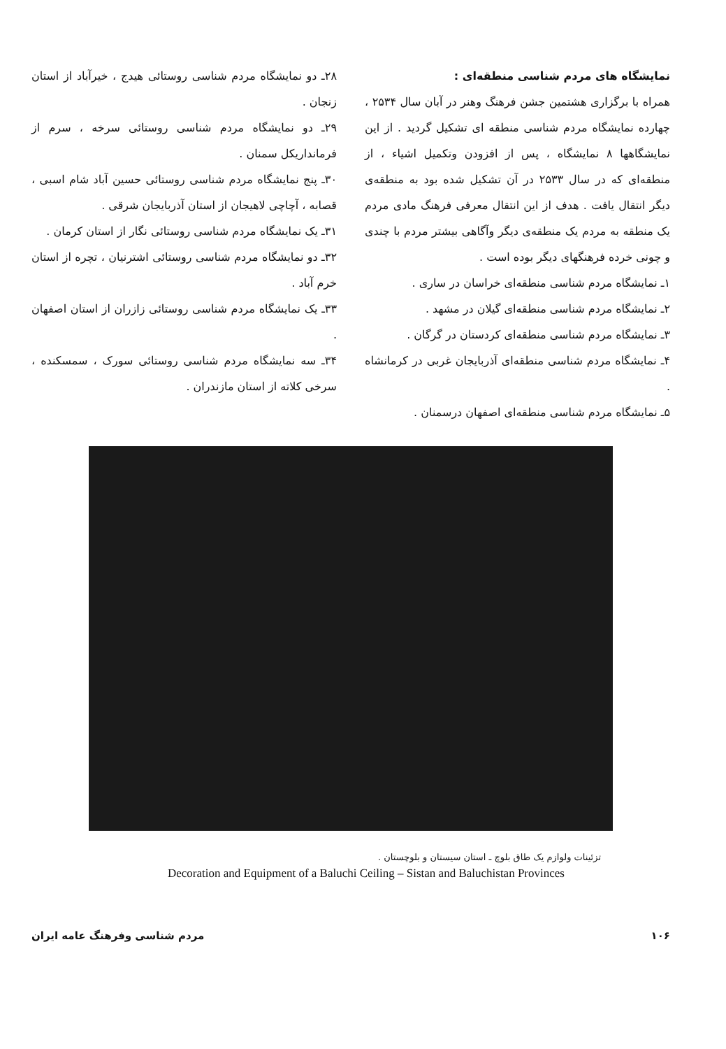۲۸ـ دو نمایشگاه مردم شناسی روستائی هیدج ، خیرآباد از استان زنجان .
۲۹ـ دو نمایشگاه مردم شناسی روستائی سرخه ، سرم از فرمانداریکل سمنان .
۳۰ـ پنج نمایشگاه مردم شناسی روستائی حسین آباد شام اسبی ، قصابه ، آچاچی لاهیجان از استان آذربایجان شرقی .
۳۱ـ یک نمایشگاه مردم شناسی روستائی نگار از استان کرمان .
۳۲ـ دو نمایشگاه مردم شناسی روستائی اشترنیان ، تچره از استان خرم آباد .
۳۳ـ یک نمایشگاه مردم شناسی روستائی زازران از استان اصفهان .
۳۴ـ سه نمایشگاه مردم شناسی روستائی سورک ، سمسکنده ، سرخی کلاته از استان مازندران .
نمایشگاه های مردم شناسی منطقه‌ای :
همراه با برگزاری هشتمین جشن فرهنگ وهنر در آبان سال ۲۵۳۴ ، چهارده نمایشگاه مردم شناسی منطقه ای تشکیل گردید . از این نمایشگاهها ۸ نمایشگاه ، پس از افزودن وتکمیل اشیاء ، از منطقه‌ای که در سال ۲۵۳۳ در آن تشکیل شده بود به منطقه‌ی دیگر انتقال یافت . هدف از این انتقال معرفی فرهنگ مادی مردم یک منطقه به مردم یک منطقه‌ی دیگر وآگاهی بیشتر مردم با چندی و چونی خرده فرهنگهای دیگر بوده است .
۱ـ نمایشگاه مردم شناسی منطقه‌ای خراسان در ساری .
۲ـ نمایشگاه مردم شناسی منطقه‌ای گیلان در مشهد .
۳ـ نمایشگاه مردم شناسی منطقه‌ای کردستان در گرگان .
۴ـ نمایشگاه مردم شناسی منطقه‌ای آذربایجان غربی در کرمانشاه .
۵ـ نمایشگاه مردم شناسی منطقه‌ای اصفهان درسمنان .
تزئینات ولوازم یک طاق بلوچ ـ استان سیستان و بلوچستان .
Decoration and Equipment of a Baluchi Ceiling – Sistan and Baluchistan Provinces
مردم شناسی وفرهنگ عامه ایران ۱۰۶